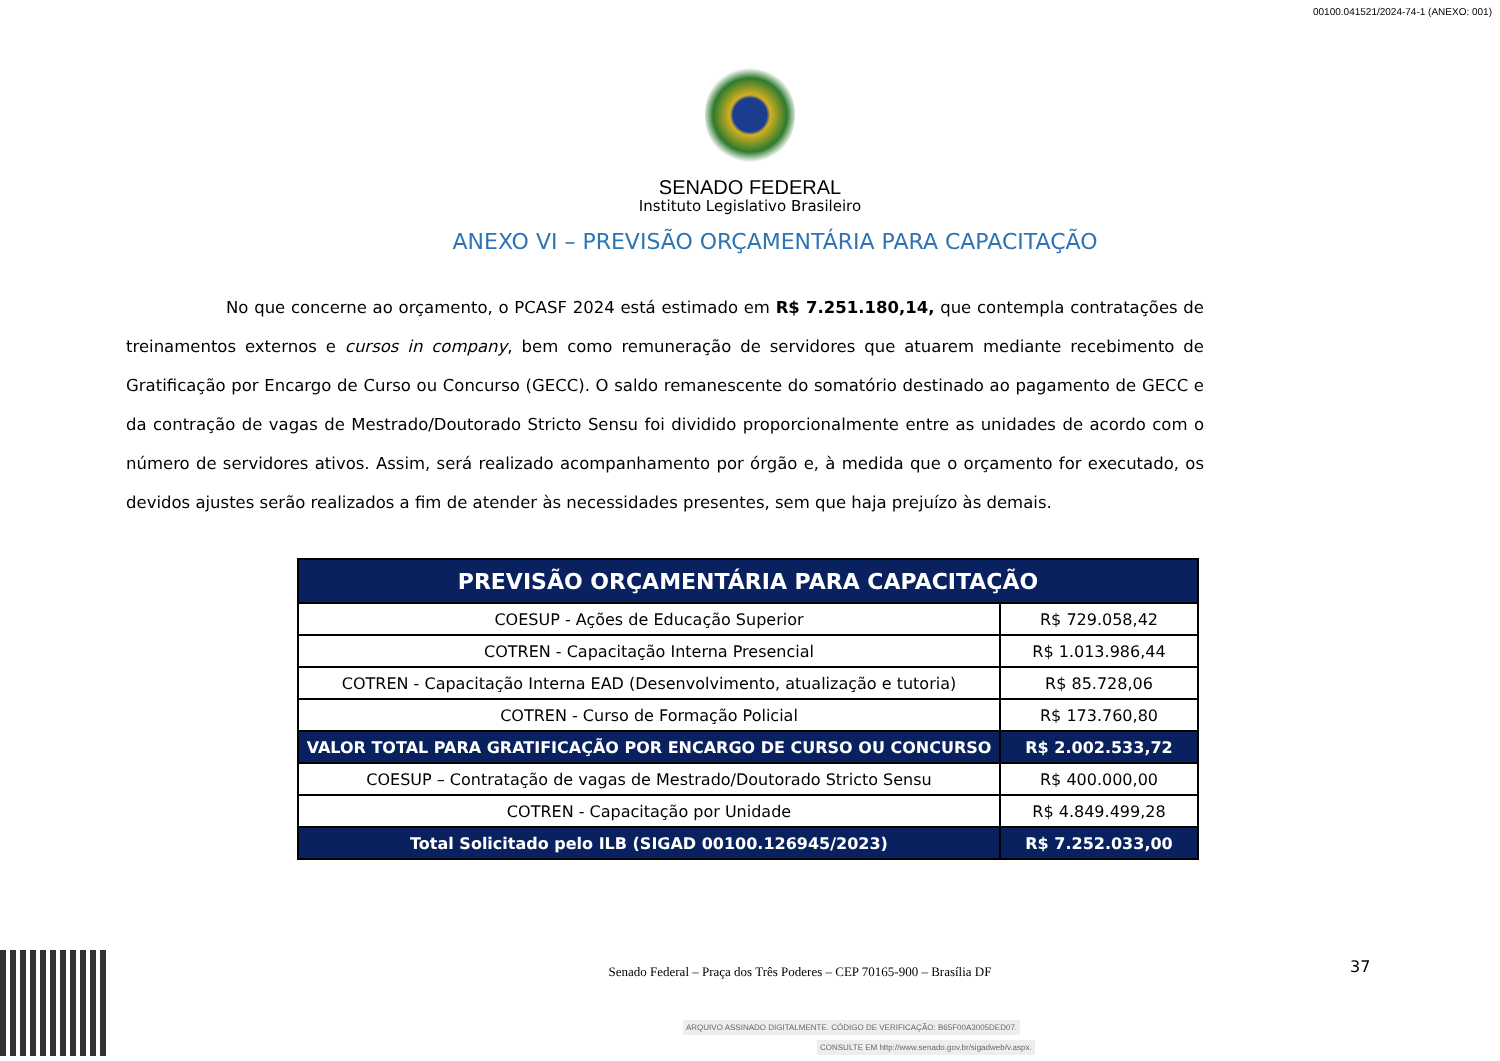00100.041521/2024-74-1 (ANEXO: 001)
SENADO FEDERAL
Instituto Legislativo Brasileiro
ANEXO VI – PREVISÃO ORÇAMENTÁRIA PARA CAPACITAÇÃO
No que concerne ao orçamento, o PCASF 2024 está estimado em R$ 7.251.180,14, que contempla contratações de treinamentos externos e cursos in company, bem como remuneração de servidores que atuarem mediante recebimento de Gratificação por Encargo de Curso ou Concurso (GECC). O saldo remanescente do somatório destinado ao pagamento de GECC e da contração de vagas de Mestrado/Doutorado Stricto Sensu foi dividido proporcionalmente entre as unidades de acordo com o número de servidores ativos. Assim, será realizado acompanhamento por órgão e, à medida que o orçamento for executado, os devidos ajustes serão realizados a fim de atender às necessidades presentes, sem que haja prejuízo às demais.
| PREVISÃO ORÇAMENTÁRIA PARA CAPACITAÇÃO | |
| --- | --- |
| COESUP - Ações de Educação Superior | R$ 729.058,42 |
| COTREN - Capacitação Interna Presencial | R$ 1.013.986,44 |
| COTREN - Capacitação Interna EAD (Desenvolvimento, atualização e tutoria) | R$ 85.728,06 |
| COTREN - Curso de Formação Policial | R$ 173.760,80 |
| VALOR TOTAL PARA GRATIFICAÇÃO POR ENCARGO DE CURSO OU CONCURSO | R$ 2.002.533,72 |
| COESUP – Contratação de vagas de Mestrado/Doutorado Stricto Sensu | R$ 400.000,00 |
| COTREN - Capacitação por Unidade | R$ 4.849.499,28 |
| Total Solicitado pelo ILB (SIGAD 00100.126945/2023) | R$ 7.252.033,00 |
Senado Federal – Praça dos Três Poderes – CEP 70165-900 – Brasília DF
37
ARQUIVO ASSINADO DIGITALMENTE. CÓDIGO DE VERIFICAÇÃO: B65F00A3005DED07.
CONSULTE EM http://www.senado.gov.br/sigadweb/v.aspx.